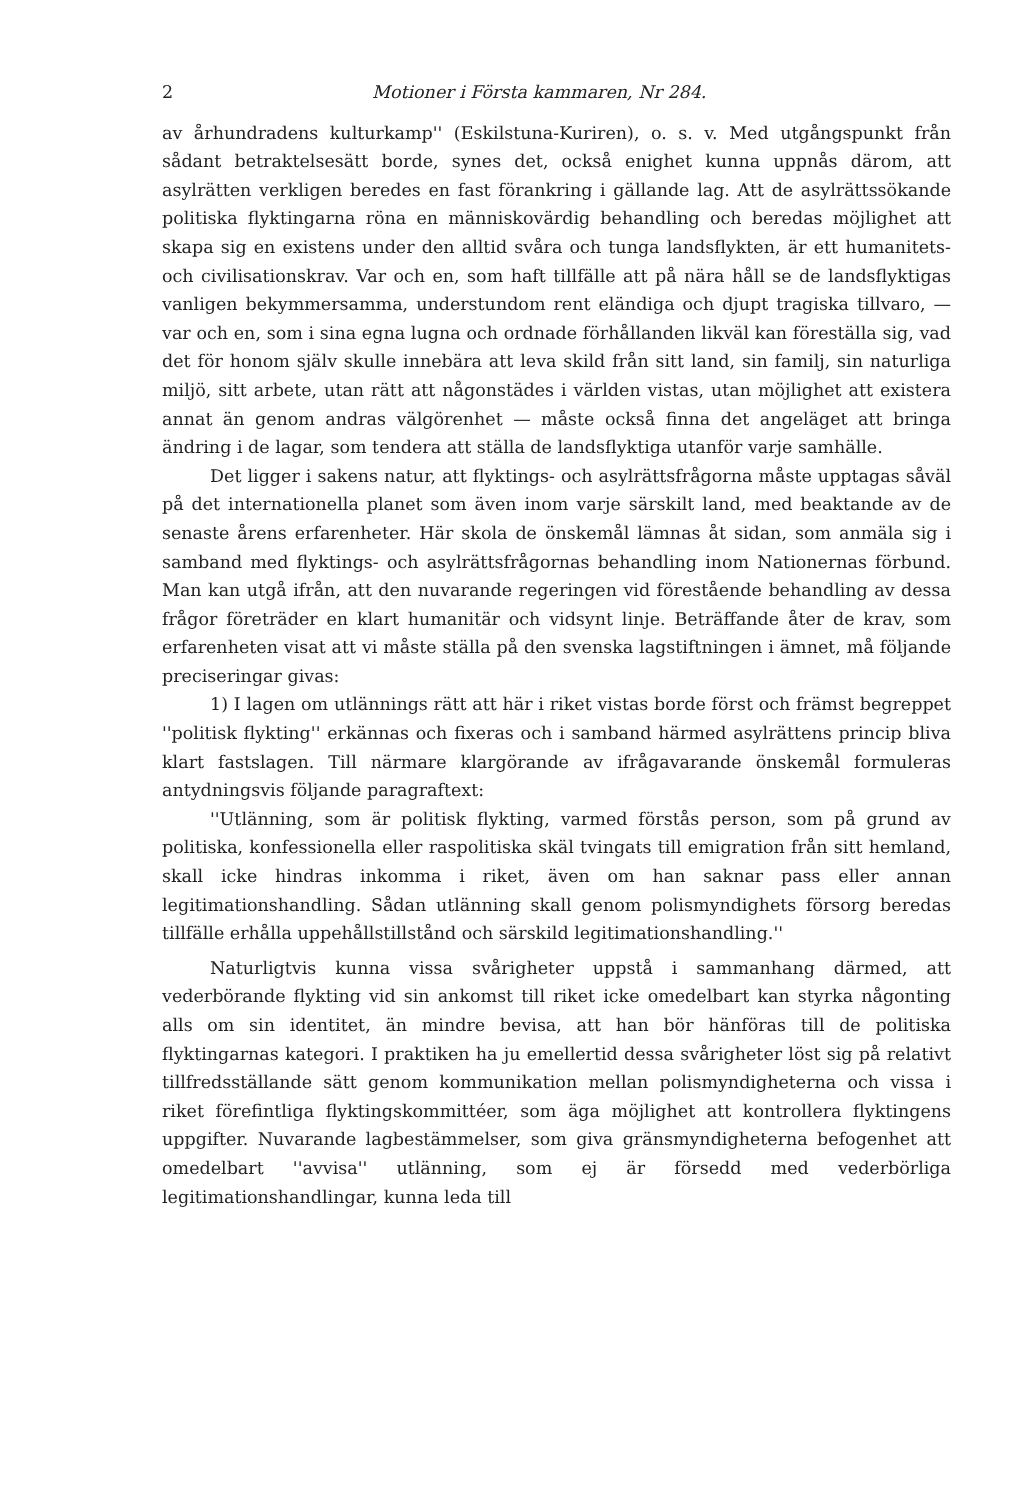2 Motioner i Första kammaren, Nr 284.
av århundradens kulturkamp'' (Eskilstuna-Kuriren), o. s. v. Med utgångspunkt från sådant betraktelsesätt borde, synes det, också enighet kunna uppnås därom, att asylrätten verkligen beredes en fast förankring i gällande lag. Att de asylrättssökande politiska flyktingarna röna en människovärdig behandling och beredas möjlighet att skapa sig en existens under den alltid svåra och tunga landsflykten, är ett humanitets- och civilisationskrav. Var och en, som haft tillfälle att på nära håll se de landsflyktigas vanligen bekymmersamma, understundom rent eländiga och djupt tragiska tillvaro, — var och en, som i sina egna lugna och ordnade förhållanden likväl kan föreställa sig, vad det för honom själv skulle innebära att leva skild från sitt land, sin familj, sin naturliga miljö, sitt arbete, utan rätt att någonstädes i världen vistas, utan möjlighet att existera annat än genom andras välgörenhet — måste också finna det angeläget att bringa ändring i de lagar, som tendera att ställa de landsflyktiga utanför varje samhälle.
Det ligger i sakens natur, att flyktings- och asylrättsfrågorna måste upptagas såväl på det internationella planet som även inom varje särskilt land, med beaktande av de senaste årens erfarenheter. Här skola de önskemål lämnas åt sidan, som anmäla sig i samband med flyktings- och asylrättsfrågornas behandling inom Nationernas förbund. Man kan utgå ifrån, att den nuvarande regeringen vid förestående behandling av dessa frågor företräder en klart humanitär och vidsynt linje. Beträffande åter de krav, som erfarenheten visat att vi måste ställa på den svenska lagstiftningen i ämnet, må följande preciseringar givas:
1) I lagen om utlännings rätt att här i riket vistas borde först och främst begreppet ''politisk flykting'' erkännas och fixeras och i samband härmed asylrättens princip bliva klart fastslagen. Till närmare klargörande av ifrågavarande önskemål formuleras antydningsvis följande paragraftext:
''Utlänning, som är politisk flykting, varmed förstås person, som på grund av politiska, konfessionella eller raspolitiska skäl tvingats till emigration från sitt hemland, skall icke hindras inkomma i riket, även om han saknar pass eller annan legitimationshandling. Sådan utlänning skall genom polismyndighets försorg beredas tillfälle erhålla uppehållstillstånd och särskild legitimationshandling.''
Naturligtvis kunna vissa svårigheter uppstå i sammanhang därmed, att vederbörande flykting vid sin ankomst till riket icke omedelbart kan styrka någonting alls om sin identitet, än mindre bevisa, att han bör hänföras till de politiska flyktingarnas kategori. I praktiken ha ju emellertid dessa svårigheter löst sig på relativt tillfredsställande sätt genom kommunikation mellan polismyndigheterna och vissa i riket förefintliga flyktingskommittéer, som äga möjlighet att kontrollera flyktingens uppgifter. Nuvarande lagbestämmelser, som giva gränsmyndigheterna befogenhet att omedelbart ''avvisa'' utlänning, som ej är försedd med vederbörliga legitimationshandlingar, kunna leda till